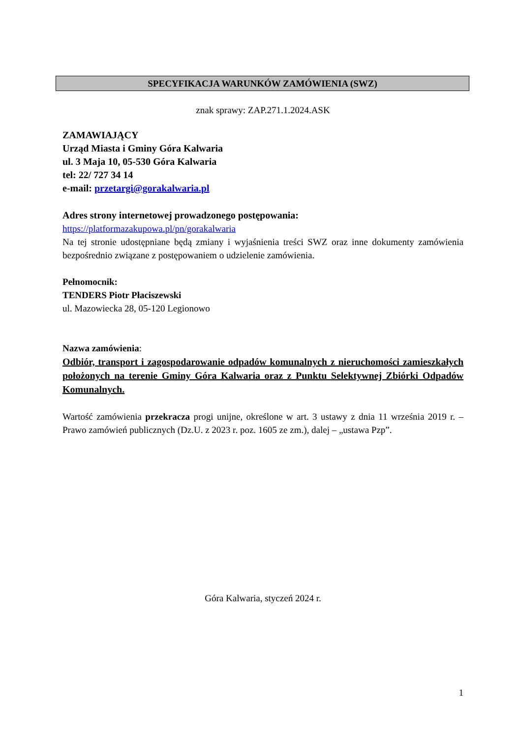SPECYFIKACJA WARUNKÓW ZAMÓWIENIA (SWZ)
znak sprawy: ZAP.271.1.2024.ASK
ZAMAWIAJĄCY
Urząd Miasta i Gminy Góra Kalwaria
ul. 3 Maja 10, 05-530 Góra Kalwaria
tel: 22/ 727 34 14
e-mail: przetargi@gorakalwaria.pl
Adres strony internetowej prowadzonego postępowania:
https://platformazakupowa.pl/pn/gorakalwaria
Na tej stronie udostępniane będą zmiany i wyjaśnienia treści SWZ oraz inne dokumenty zamówienia bezpośrednio związane z postępowaniem o udzielenie zamówienia.
Pełnomocnik:
TENDERS Piotr Płaciszewski
ul. Mazowiecka 28, 05-120 Legionowo
Nazwa zamówienia:
Odbiór, transport i zagospodarowanie odpadów komunalnych z nieruchomości zamieszkałych położonych na terenie Gminy Góra Kalwaria oraz z Punktu Selektywnej Zbiórki Odpadów Komunalnych.
Wartość zamówienia przekracza progi unijne, określone w art. 3 ustawy z dnia 11 września 2019 r. – Prawo zamówień publicznych (Dz.U. z 2023 r. poz. 1605 ze zm.), dalej – „ustawa Pzp”.
Góra Kalwaria, styczeń 2024 r.
1